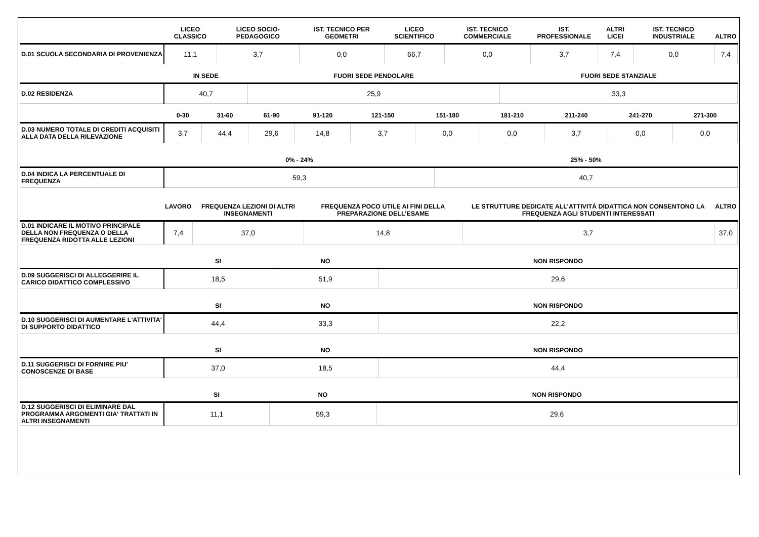| | LICEO CLASSICO | LICEO SOCIO-PEDAGOGICO | IST. TECNICO PER GEOMETRI | LICEO SCIENTIFICO | IST. TECNICO COMMERCIALE | IST. PROFESSIONALE | ALTRI LICEI | IST. TECNICO INDUSTRIALE | ALTRO |
| --- | --- | --- | --- | --- | --- | --- | --- | --- | --- |
| D.01 SCUOLA SECONDARIA DI PROVENIENZA | 11,1 | 3,7 | 0,0 | 66,7 | 0,0 | 3,7 | 7,4 | 0,0 | 7,4 |
| | IN SEDE | FUORI SEDE PENDOLARE | FUORI SEDE STANZIALE |
| --- | --- | --- | --- |
| D.02 RESIDENZA | 40,7 | 25,9 | 33,3 |
| | 0-30 | 31-60 | 61-90 | 91-120 | 121-150 | 151-180 | 181-210 | 211-240 | 241-270 | 271-300 |
| --- | --- | --- | --- | --- | --- | --- | --- | --- | --- | --- |
| D.03 NUMERO TOTALE DI CREDITI ACQUISITI ALLA DATA DELLA RILEVAZIONE | 3,7 | 44,4 | 29,6 | 14,8 | 3,7 | 0,0 | 0,0 | 3,7 | 0,0 | 0,0 |
| | 0% - 24% | 25% - 50% |
| --- | --- | --- |
| D.04 INDICA LA PERCENTUALE DI FREQUENZA | 59,3 | 40,7 |
| | LAVORO | FREQUENZA LEZIONI DI ALTRI INSEGNAMENTI | FREQUENZA POCO UTILE AI FINI DELLA PREPARAZIONE DELL’ESAME | LE STRUTTURE DEDICATE ALL’ATTIVITÀ DIDATTICA NON CONSENTONO LA FREQUENZA AGLI STUDENTI INTERESSATI | ALTRO |
| --- | --- | --- | --- | --- | --- |
| D.01 INDICARE IL MOTIVO PRINCIPALE DELLA NON FREQUENZA O DELLA FREQUENZA RIDOTTA ALLE LEZIONI | 7,4 | 37,0 | 14,8 | 3,7 | 37,0 |
| | SI | NO | NON RISPONDO |
| --- | --- | --- | --- |
| D.09 SUGGERISCI DI ALLEGGERIRE IL CARICO DIDATTICO COMPLESSIVO | 18,5 | 51,9 | 29,6 |
| | SI | NO | NON RISPONDO |
| --- | --- | --- | --- |
| D.10 SUGGERISCI DI AUMENTARE L'ATTIVITA' DI SUPPORTO DIDATTICO | 44,4 | 33,3 | 22,2 |
| | SI | NO | NON RISPONDO |
| --- | --- | --- | --- |
| D.11 SUGGERISCI DI FORNIRE PIU' CONOSCENZE DI BASE | 37,0 | 18,5 | 44,4 |
| | SI | NO | NON RISPONDO |
| --- | --- | --- | --- |
| D.12 SUGGERISCI DI ELIMINARE DAL PROGRAMMA ARGOMENTI GIA' TRATTATI IN ALTRI INSEGNAMENTI | 11,1 | 59,3 | 29,6 |